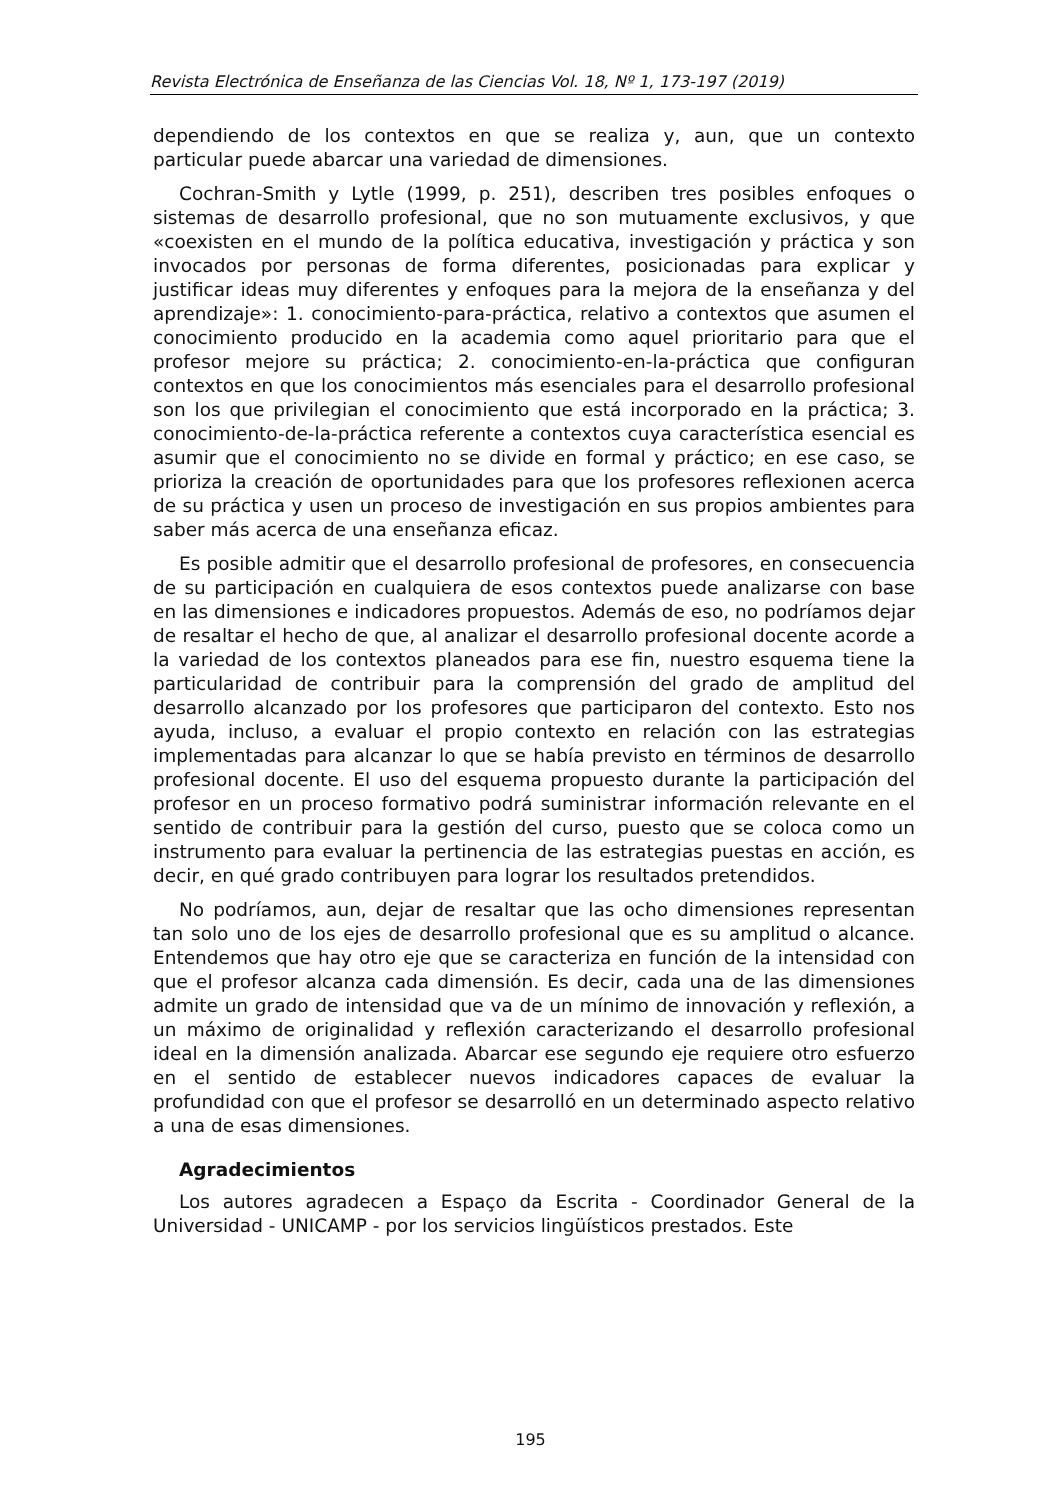Revista Electrónica de Enseñanza de las Ciencias Vol. 18, Nº 1, 173-197 (2019)
dependiendo de los contextos en que se realiza y, aun, que un contexto particular puede abarcar una variedad de dimensiones.
Cochran-Smith y Lytle (1999, p. 251), describen tres posibles enfoques o sistemas de desarrollo profesional, que no son mutuamente exclusivos, y que «coexisten en el mundo de la política educativa, investigación y práctica y son invocados por personas de forma diferentes, posicionadas para explicar y justificar ideas muy diferentes y enfoques para la mejora de la enseñanza y del aprendizaje»: 1. conocimiento-para-práctica, relativo a contextos que asumen el conocimiento producido en la academia como aquel prioritario para que el profesor mejore su práctica; 2. conocimiento-en-la-práctica que configuran contextos en que los conocimientos más esenciales para el desarrollo profesional son los que privilegian el conocimiento que está incorporado en la práctica; 3. conocimiento-de-la-práctica referente a contextos cuya característica esencial es asumir que el conocimiento no se divide en formal y práctico; en ese caso, se prioriza la creación de oportunidades para que los profesores reflexionen acerca de su práctica y usen un proceso de investigación en sus propios ambientes para saber más acerca de una enseñanza eficaz.
Es posible admitir que el desarrollo profesional de profesores, en consecuencia de su participación en cualquiera de esos contextos puede analizarse con base en las dimensiones e indicadores propuestos. Además de eso, no podríamos dejar de resaltar el hecho de que, al analizar el desarrollo profesional docente acorde a la variedad de los contextos planeados para ese fin, nuestro esquema tiene la particularidad de contribuir para la comprensión del grado de amplitud del desarrollo alcanzado por los profesores que participaron del contexto. Esto nos ayuda, incluso, a evaluar el propio contexto en relación con las estrategias implementadas para alcanzar lo que se había previsto en términos de desarrollo profesional docente. El uso del esquema propuesto durante la participación del profesor en un proceso formativo podrá suministrar información relevante en el sentido de contribuir para la gestión del curso, puesto que se coloca como un instrumento para evaluar la pertinencia de las estrategias puestas en acción, es decir, en qué grado contribuyen para lograr los resultados pretendidos.
No podríamos, aun, dejar de resaltar que las ocho dimensiones representan tan solo uno de los ejes de desarrollo profesional que es su amplitud o alcance. Entendemos que hay otro eje que se caracteriza en función de la intensidad con que el profesor alcanza cada dimensión. Es decir, cada una de las dimensiones admite un grado de intensidad que va de un mínimo de innovación y reflexión, a un máximo de originalidad y reflexión caracterizando el desarrollo profesional ideal en la dimensión analizada. Abarcar ese segundo eje requiere otro esfuerzo en el sentido de establecer nuevos indicadores capaces de evaluar la profundidad con que el profesor se desarrolló en un determinado aspecto relativo a una de esas dimensiones.
Agradecimientos
Los autores agradecen a Espaço da Escrita - Coordinador General de la Universidad - UNICAMP - por los servicios lingüísticos prestados. Este
195